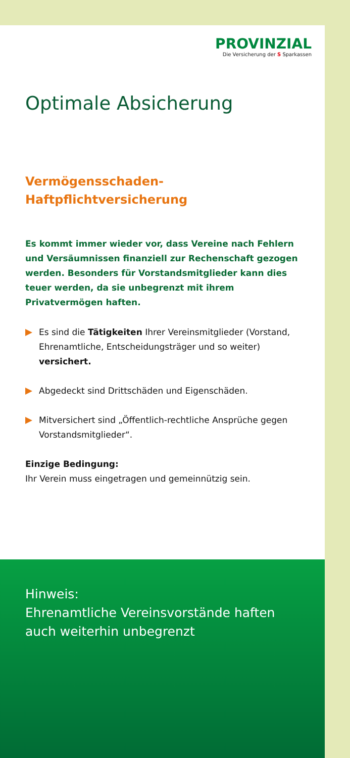PROVINZIAL
Die Versicherung der S Sparkassen
Optimale Absicherung
Vermögensschaden-
Haftpflichtversicherung
Es kommt immer wieder vor, dass Vereine nach Fehlern und Versäumnissen finanziell zur Rechenschaft gezogen werden. Besonders für Vorstandsmitglieder kann dies teuer werden, da sie unbegrenzt mit ihrem Privatvermögen haften.
Es sind die Tätigkeiten Ihrer Vereinsmitglieder (Vorstand, Ehrenamtliche, Entscheidungsträger und so weiter) versichert.
Abgedeckt sind Drittschäden und Eigenschäden.
Mitversichert sind „Öffentlich-rechtliche Ansprüche gegen Vorstandsmitglieder“.
Einzige Bedingung:
Ihr Verein muss eingetragen und gemeinnützig sein.
Hinweis:
Ehrenamtliche Vereinsvorstände haften auch weiterhin unbegrenzt